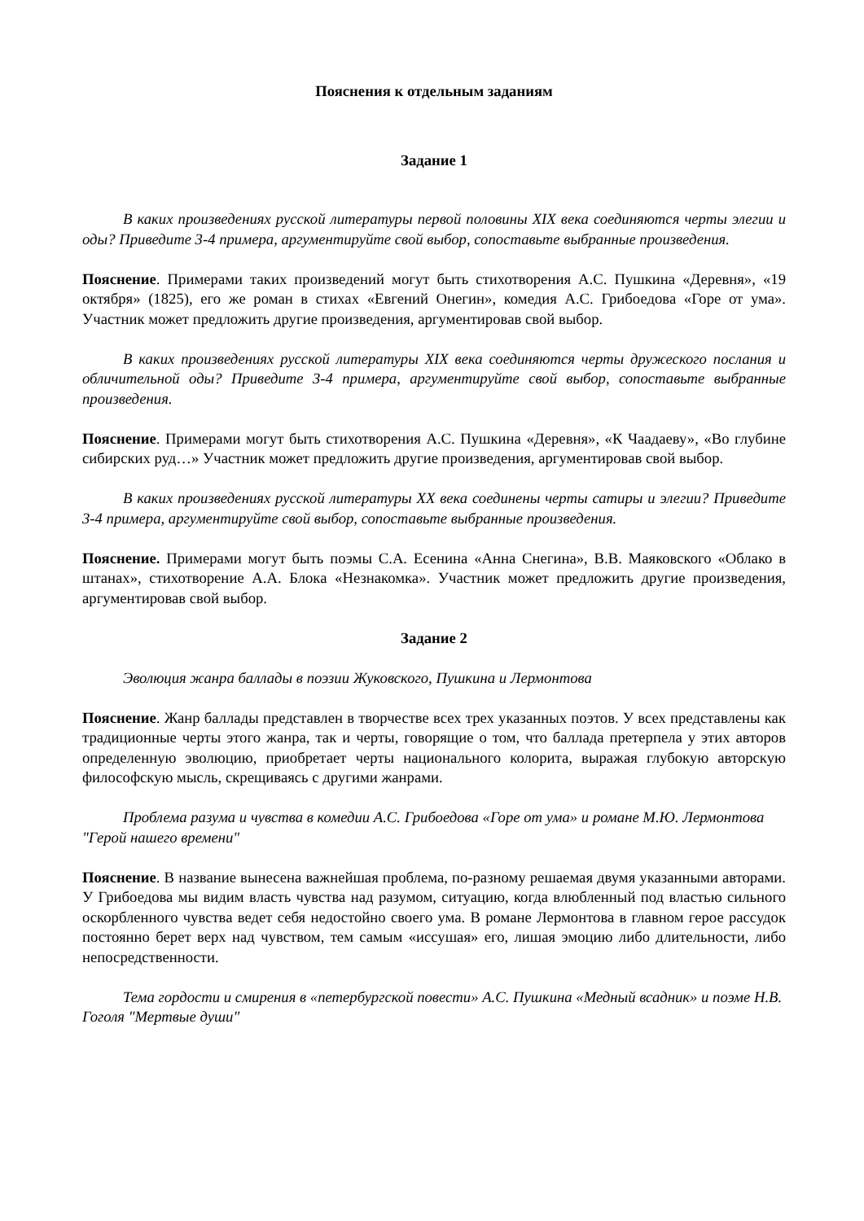Пояснения к отдельным заданиям
Задание 1
В каких произведениях русской литературы первой половины XIX века соединяются черты элегии и оды? Приведите 3-4 примера, аргументируйте свой выбор, сопоставьте выбранные произведения.
Пояснение. Примерами таких произведений могут быть стихотворения А.С. Пушкина «Деревня», «19 октября» (1825), его же роман в стихах «Евгений Онегин», комедия А.С. Грибоедова «Горе от ума». Участник может предложить другие произведения, аргументировав свой выбор.
В каких произведениях русской литературы XIX века соединяются черты дружеского послания и обличительной оды? Приведите 3-4 примера, аргументируйте свой выбор, сопоставьте выбранные произведения.
Пояснение. Примерами могут быть стихотворения А.С. Пушкина «Деревня», «К Чаадаеву», «Во глубине сибирских руд…» Участник может предложить другие произведения, аргументировав свой выбор.
В каких произведениях русской литературы XX века соединены черты сатиры и элегии? Приведите 3-4 примера, аргументируйте свой выбор, сопоставьте выбранные произведения.
Пояснение. Примерами могут быть поэмы С.А. Есенина «Анна Снегина», В.В. Маяковского «Облако в штанах», стихотворение А.А. Блока «Незнакомка». Участник может предложить другие произведения, аргументировав свой выбор.
Задание 2
Эволюция жанра баллады в поэзии Жуковского, Пушкина и Лермонтова
Пояснение. Жанр баллады представлен в творчестве всех трех указанных поэтов. У всех представлены как традиционные черты этого жанра, так и черты, говорящие о том, что баллада претерпела у этих авторов определенную эволюцию, приобретает черты национального колорита, выражая глубокую авторскую философскую мысль, скрещиваясь с другими жанрами.
Проблема разума и чувства в комедии А.С. Грибоедова «Горе от ума» и романе М.Ю. Лермонтова "Герой нашего времени"
Пояснение. В название вынесена важнейшая проблема, по-разному решаемая двумя указанными авторами. У Грибоедова мы видим власть чувства над разумом, ситуацию, когда влюбленный под властью сильного оскорбленного чувства ведет себя недостойно своего ума. В романе Лермонтова в главном герое рассудок постоянно берет верх над чувством, тем самым «иссушая» его, лишая эмоцию либо длительности, либо непосредственности.
Тема гордости и смирения в «петербургской повести» А.С. Пушкина «Медный всадник» и поэме Н.В. Гоголя "Мертвые души"